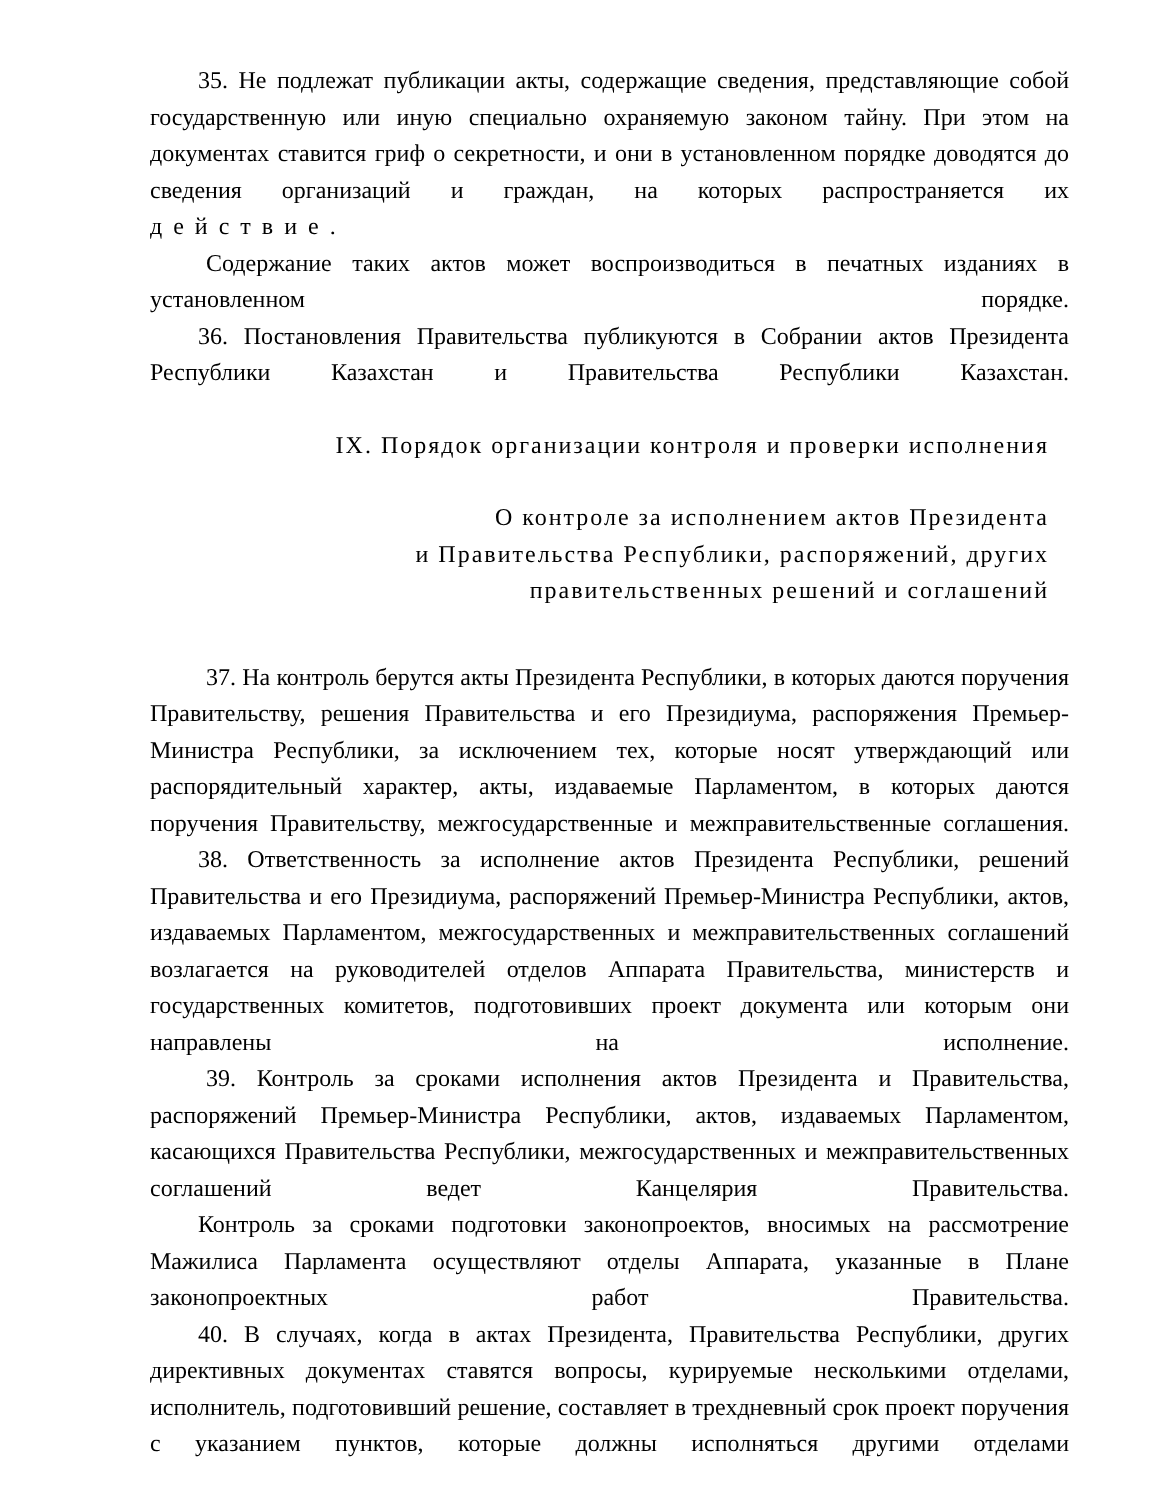35. Не подлежат публикации акты, содержащие сведения, представляющие собой государственную или иную специально охраняемую законом тайну. При этом на документах ставится гриф о секретности, и они в установленном порядке доводятся до сведения организаций и граждан, на которых распространяется их
действие.
Содержание таких актов может воспроизводиться в печатных изданиях в установленном порядке.
36. Постановления Правительства публикуются в Собрании актов Президента Республики Казахстан и Правительства Республики Казахстан.
IX. Порядок организации контроля и проверки исполнения
О контроле за исполнением актов Президента
и Правительства Республики, распоряжений, других
правительственных решений и соглашений
37. На контроль берутся акты Президента Республики, в которых даются поручения Правительству, решения Правительства и его Президиума, распоряжения Премьер-Министра Республики, за исключением тех, которые носят утверждающий или распорядительный характер, акты, издаваемые Парламентом, в которых даются поручения Правительству, межгосударственные и межправительственные соглашения.
38. Ответственность за исполнение актов Президента Республики, решений Правительства и его Президиума, распоряжений Премьер-Министра Республики, актов, издаваемых Парламентом, межгосударственных и межправительственных соглашений возлагается на руководителей отделов Аппарата Правительства, министерств и государственных комитетов, подготовивших проект документа или которым они направлены на исполнение.
39. Контроль за сроками исполнения актов Президента и Правительства, распоряжений Премьер-Министра Республики, актов, издаваемых Парламентом, касающихся Правительства Республики, межгосударственных и межправительственных соглашений ведет Канцелярия Правительства.
Контроль за сроками подготовки законопроектов, вносимых на рассмотрение Мажилиса Парламента осуществляют отделы Аппарата, указанные в Плане законопроектных работ Правительства.
40. В случаях, когда в актах Президента, Правительства Республики, других директивных документах ставятся вопросы, курируемые несколькими отделами, исполнитель, подготовивший решение, составляет в трехдневный срок проект поручения с указанием пунктов, которые должны исполняться другими отделами